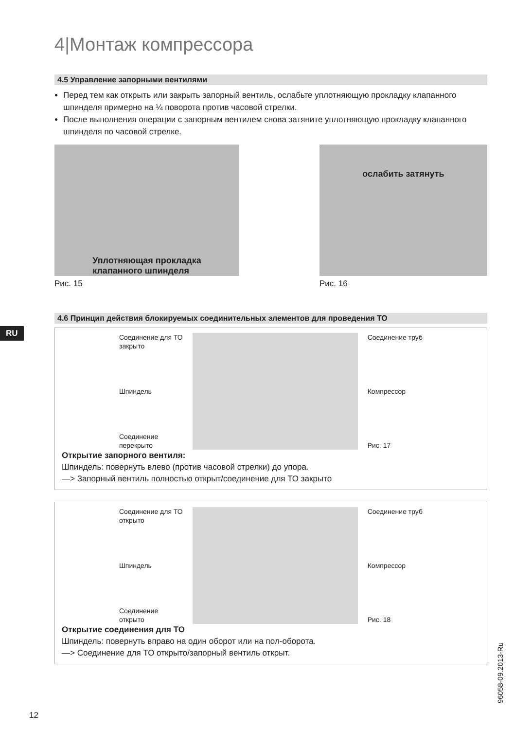RU
4|Монтаж компрессора
4.5 Управление запорными вентилями
Перед тем как открыть или закрыть запорный вентиль, ослабьте уплотняющую про­кладку клапанного шпинделя примерно на ¼ поворота против часовой стрелки.
После выполнения операции с запорным вентилем снова затяните уплотняющую прокладку клапанного шпинделя по часовой стрелке.
Уплотняющая прокладка
клапанного шпинделя
Рис. 15
ослабить затянуть
Рис. 16
4.6 Принцип действия блокируемых соединительных элементов для проведения ТО
Соединение для ТО
закрыто
Шпиндель
Соединение
перекрыто
Соединение труб
Компрессор
Рис. 17
Открытие запорного вентиля:
Шпиндель: повернуть влево (против часовой стрелки) до упора.
—> Запорный вентиль полностью открыт/соединение для ТО закрыто
Соединение для ТО
открыто
Шпиндель
Соединение
открыто
Соединение труб
Компрессор
Рис. 18
Открытие соединения для ТО
Шпиндель: повернуть вправо на один оборот или на пол-оборота.
—> Соединение для ТО открыто/запорный вентиль открыт.
96058-09.2013-Ru
12